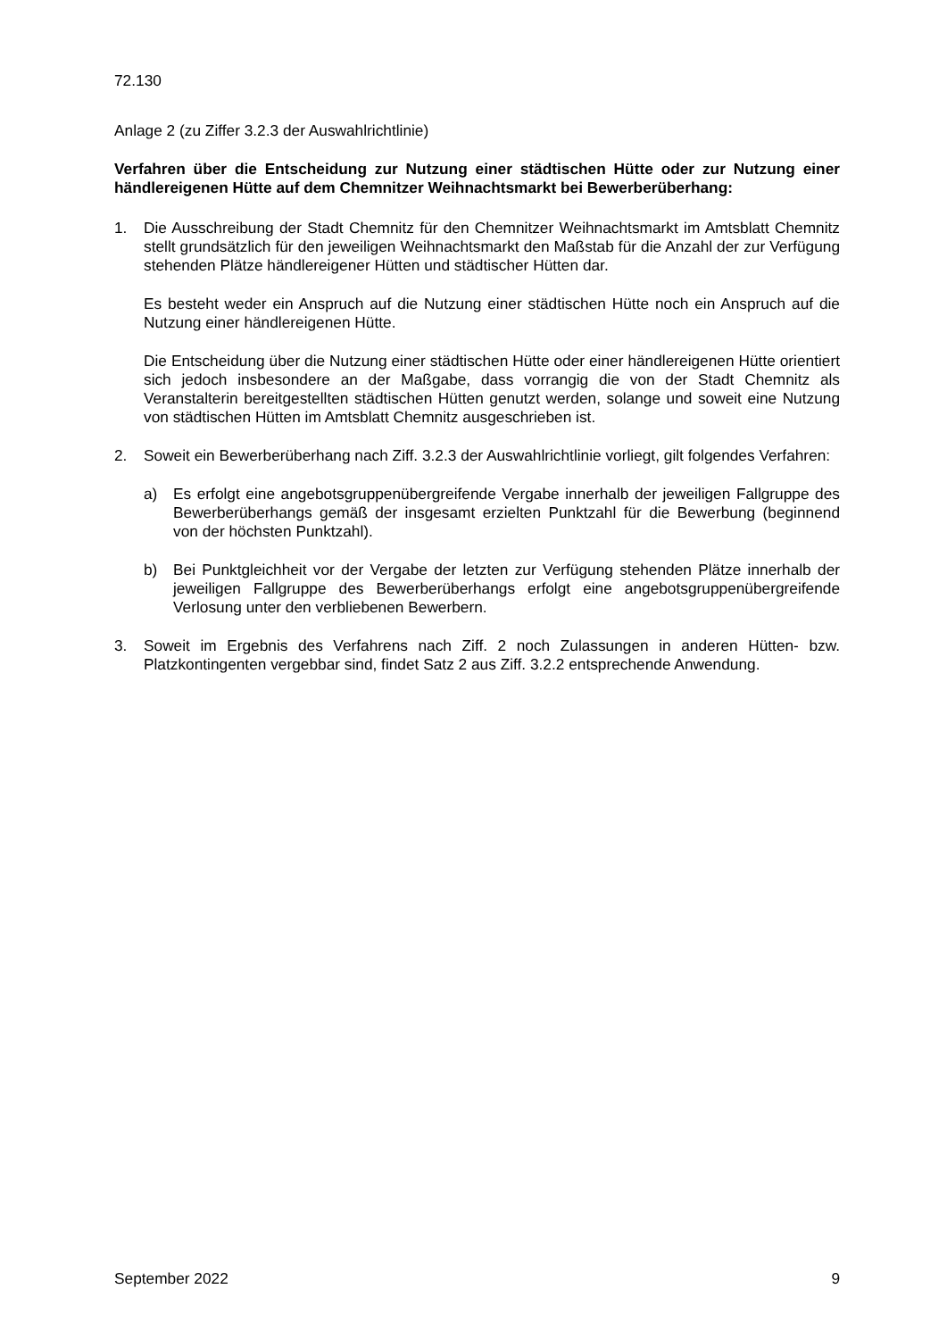72.130
Anlage 2 (zu Ziffer 3.2.3 der Auswahlrichtlinie)
Verfahren über die Entscheidung zur Nutzung einer städtischen Hütte oder zur Nutzung einer händlereigenen Hütte auf dem Chemnitzer Weihnachtsmarkt bei Bewerberüberhang:
1. Die Ausschreibung der Stadt Chemnitz für den Chemnitzer Weihnachtsmarkt im Amtsblatt Chemnitz stellt grundsätzlich für den jeweiligen Weihnachtsmarkt den Maßstab für die Anzahl der zur Verfügung stehenden Plätze händlereigener Hütten und städtischer Hütten dar.
Es besteht weder ein Anspruch auf die Nutzung einer städtischen Hütte noch ein Anspruch auf die Nutzung einer händlereigenen Hütte.
Die Entscheidung über die Nutzung einer städtischen Hütte oder einer händlereigenen Hütte orientiert sich jedoch insbesondere an der Maßgabe, dass vorrangig die von der Stadt Chemnitz als Veranstalterin bereitgestellten städtischen Hütten genutzt werden, solange und soweit eine Nutzung von städtischen Hütten im Amtsblatt Chemnitz ausgeschrieben ist.
2. Soweit ein Bewerberüberhang nach Ziff. 3.2.3 der Auswahlrichtlinie vorliegt, gilt folgendes Verfahren:
a) Es erfolgt eine angebotsgruppenübergreifende Vergabe innerhalb der jeweiligen Fallgruppe des Bewerberüberhangs gemäß der insgesamt erzielten Punktzahl für die Bewerbung (beginnend von der höchsten Punktzahl).
b) Bei Punktgleichheit vor der Vergabe der letzten zur Verfügung stehenden Plätze innerhalb der jeweiligen Fallgruppe des Bewerberüberhangs erfolgt eine angebotsgruppenübergreifende Verlosung unter den verbliebenen Bewerbern.
3. Soweit im Ergebnis des Verfahrens nach Ziff. 2 noch Zulassungen in anderen Hütten- bzw. Platzkontingenten vergebbar sind, findet Satz 2 aus Ziff. 3.2.2 entsprechende Anwendung.
September 2022 9